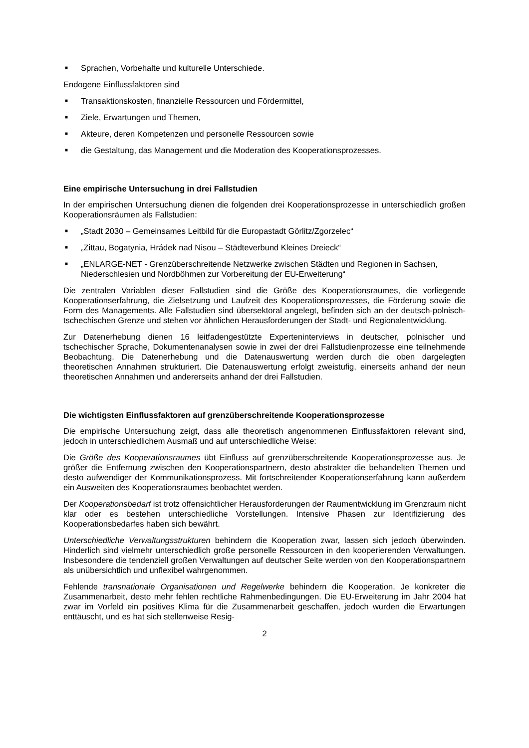■ Sprachen, Vorbehalte und kulturelle Unterschiede.
Endogene Einflussfaktoren sind
■ Transaktionskosten, finanzielle Ressourcen und Fördermittel,
■ Ziele, Erwartungen und Themen,
■ Akteure, deren Kompetenzen und personelle Ressourcen sowie
■ die Gestaltung, das Management und die Moderation des Kooperationsprozesses.
Eine empirische Untersuchung in drei Fallstudien
In der empirischen Untersuchung dienen die folgenden drei Kooperationsprozesse in unterschiedlich großen Kooperationsräumen als Fallstudien:
■ „Stadt 2030 – Gemeinsames Leitbild für die Europastadt Görlitz/Zgorzelec“
■ „Zittau, Bogatynia, Hrádek nad Nisou – Städteverbund Kleines Dreieck“
■ „ENLARGE-NET - Grenzüberschreitende Netzwerke zwischen Städten und Regionen in Sachsen, Niederschlesien und Nordböhmen zur Vorbereitung der EU-Erweiterung“
Die zentralen Variablen dieser Fallstudien sind die Größe des Kooperationsraumes, die vorliegende Kooperationserfahrung, die Zielsetzung und Laufzeit des Kooperationsprozesses, die Förderung sowie die Form des Managements. Alle Fallstudien sind übersektoral angelegt, befinden sich an der deutsch-polnisch-tschechischen Grenze und stehen vor ähnlichen Herausforderungen der Stadt- und Regionalentwicklung.
Zur Datenerhebung dienen 16 leitfadengestützte Experteninterviews in deutscher, polnischer und tschechischer Sprache, Dokumentenanalysen sowie in zwei der drei Fallstudienprozesse eine teilnehmende Beobachtung. Die Datenerhebung und die Datenauswertung werden durch die oben dargelegten theoretischen Annahmen strukturiert. Die Datenauswertung erfolgt zweistufig, einerseits anhand der neun theoretischen Annahmen und andererseits anhand der drei Fallstudien.
Die wichtigsten Einflussfaktoren auf grenzüberschreitende Kooperationsprozesse
Die empirische Untersuchung zeigt, dass alle theoretisch angenommenen Einflussfaktoren relevant sind, jedoch in unterschiedlichem Ausmaß und auf unterschiedliche Weise:
Die Größe des Kooperationsraumes übt Einfluss auf grenzüberschreitende Kooperationsprozesse aus. Je größer die Entfernung zwischen den Kooperationspartnern, desto abstrakter die behandelten Themen und desto aufwendiger der Kommunikationsprozess. Mit fortschreitender Kooperationserfahrung kann außerdem ein Ausweiten des Kooperationsraumes beobachtet werden.
Der Kooperationsbedarf ist trotz offensichtlicher Herausforderungen der Raumentwicklung im Grenzraum nicht klar oder es bestehen unterschiedliche Vorstellungen. Intensive Phasen zur Identifizierung des Kooperationsbedarfes haben sich bewährt.
Unterschiedliche Verwaltungsstrukturen behindern die Kooperation zwar, lassen sich jedoch überwinden. Hinderlich sind vielmehr unterschiedlich große personelle Ressourcen in den kooperierenden Verwaltungen. Insbesondere die tendenziell großen Verwaltungen auf deutscher Seite werden von den Kooperationspartnern als unübersichtlich und unflexibel wahrgenommen.
Fehlende transnationale Organisationen und Regelwerke behindern die Kooperation. Je konkreter die Zusammenarbeit, desto mehr fehlen rechtliche Rahmenbedingungen. Die EU-Erweiterung im Jahr 2004 hat zwar im Vorfeld ein positives Klima für die Zusammenarbeit geschaffen, jedoch wurden die Erwartungen enttäuscht, und es hat sich stellenweise Resig-
2